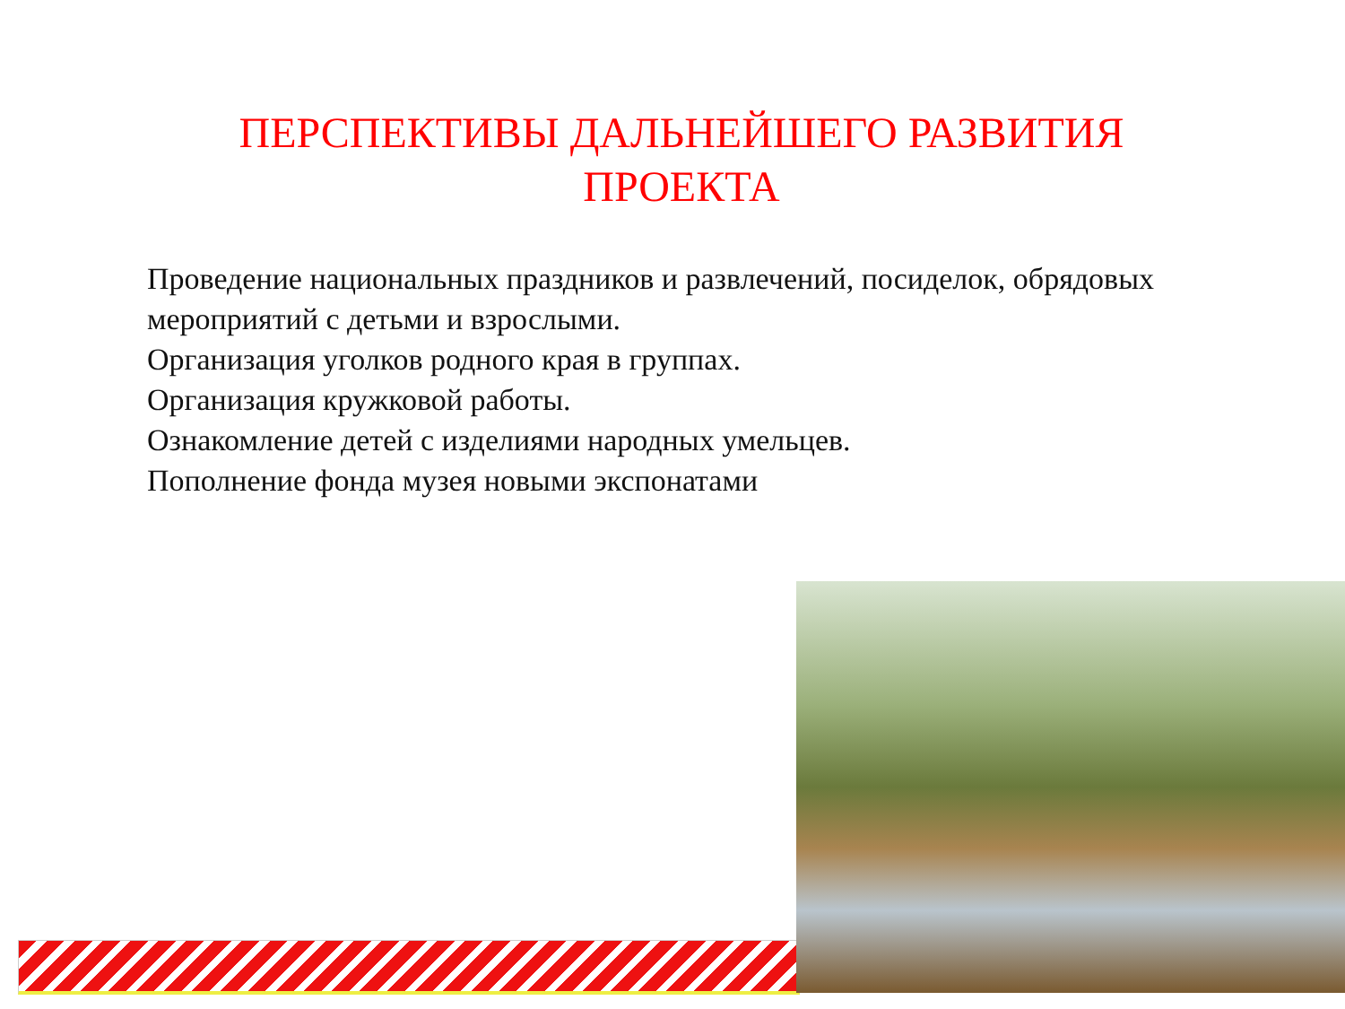ПЕРСПЕКТИВЫ ДАЛЬНЕЙШЕГО РАЗВИТИЯ
ПРОЕКТА
Проведение национальных праздников и развлечений, посиделок, обрядовых мероприятий с детьми и взрослыми.
Организация уголков родного края в группах.
Организация кружковой работы.
Ознакомление детей с изделиями народных умельцев.
Пополнение фонда музея новыми экспонатами